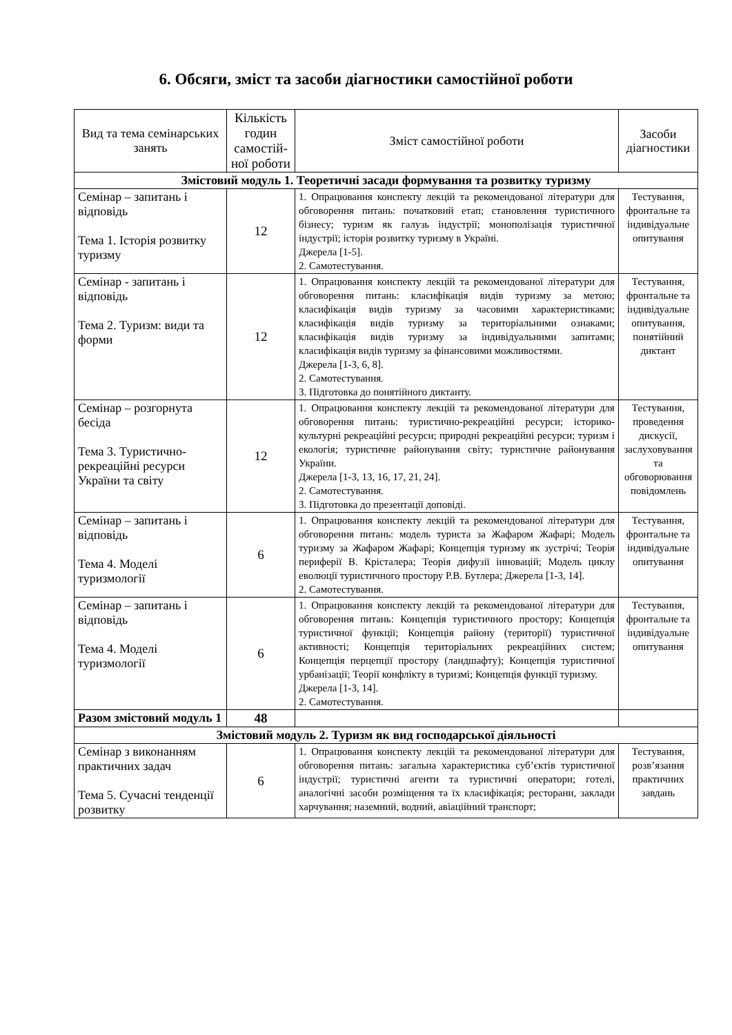6. Обсяги, зміст та засоби діагностики самостійної роботи
| Вид та тема семінарських занять | Кількість годин самостій-ної роботи | Зміст самостійної роботи | Засоби діагностики |
| --- | --- | --- | --- |
| Змістовий модуль 1. Теоретичні засади формування та розвитку туризму | | | |
| Семінар – запитань і відповідь Тема 1. Історія розвитку туризму | 12 | 1. Опрацювання конспекту лекцій та рекомендованої літератури для обговорення питань: початковий етап; становлення туристичного бізнесу; туризм як галузь індустрії; монополізація туристичної індустрії; історія розвитку туризму в Україні. Джерела [1-5]. 2. Самотестування. | Тестування, фронтальне та індивідуальне опитування |
| Семінар - запитань і відповідь Тема 2. Туризм: види та форми | 12 | 1. Опрацювання конспекту лекцій та рекомендованої літератури для обговорення питань: класифікація видів туризму за метою; класифікація видів туризму за часовими характеристиками; класифікація видів туризму за територіальними ознаками; класифікація видів туризму за індивідуальними запитами; класифікація видів туризму за фінансовими можливостями. Джерела [1-3, 6, 8]. 2. Самотестування. 3. Підготовка до понятійного диктанту. | Тестування, фронтальне та індивідуальне опитування, понятійний диктант |
| Семінар – розгорнута бесіда Тема 3. Туристично-рекреаційні ресурси України та світу | 12 | 1. Опрацювання конспекту лекцій та рекомендованої літератури для обговорення питань: туристично-рекреаційні ресурси; історико-культурні рекреаційні ресурси; природні рекреаційні ресурси; туризм і екологія; туристичне районування світу; туристичне районування України. Джерела [1-3, 13, 16, 17, 21, 24]. 2. Самотестування. 3. Підготовка до презентації доповіді. | Тестування, проведення дискусії, заслуховування та обговорювання повідомлень |
| Семінар – запитань і відповідь Тема 4. Моделі туризмології | 6 | 1. Опрацювання конспекту лекцій та рекомендованої літератури для обговорення питань: модель туриста за Жафаром Жафарі; Модель туризму за Жафаром Жафарі; Концепція туризму як зустрічі; Теорія периферії В. Крісталера; Теорія дифузії інновацій; Модель циклу еволюції туристичного простору Р.В. Бутлера; Джерела [1-3, 14]. 2. Самотестування. | Тестування, фронтальне та індивідуальне опитування |
| Семінар – запитань і відповідь Тема 4. Моделі туризмології | 6 | 1. Опрацювання конспекту лекцій та рекомендованої літератури для обговорення питань: Концепція туристичного простору; Концепція туристичної функції; Концепція району (території) туристичної активності; Концепція територіальних рекреаційних систем; Концепція перцепції простору (ландшафту); Концепція туристичної урбанізації; Теорії конфлікту в туризмі; Концепція функції туризму. Джерела [1-3, 14]. 2. Самотестування. | Тестування, фронтальне та індивідуальне опитування |
| Разом змістовий модуль 1 | 48 | | |
| Змістовий модуль 2. Туризм як вид господарської діяльності | | | |
| Семінар з виконанням практичних задач Тема 5. Сучасні тенденції розвитку | 6 | 1. Опрацювання конспекту лекцій та рекомендованої літератури для обговорення питань: загальна характеристика суб’єктів туристичної індустрії; туристичні агенти та туристичні оператори; готелі, аналогічні засоби розміщення та їх класифікація; ресторани, заклади харчування; наземний, водний, авіаційний транспорт; | Тестування, розв’язання практичних завдань |